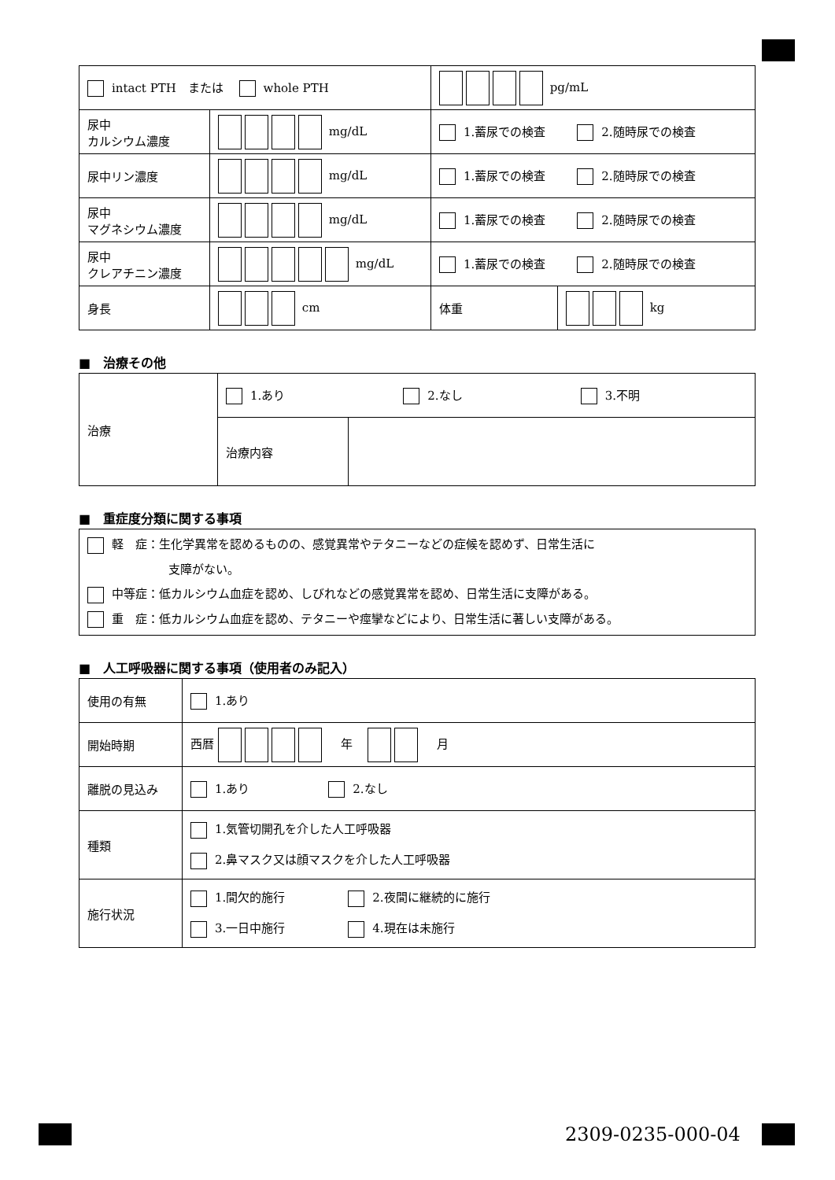| intact PTH または whole PTH | | pg/mL | |
| 尿中 カルシウム濃度 | mg/dL | 1.蓄尿での検査 2.随時尿での検査 | |
| 尿中リン濃度 | mg/dL | 1.蓄尿での検査 2.随時尿での検査 | |
| 尿中 マグネシウム濃度 | mg/dL | 1.蓄尿での検査 2.随時尿での検査 | |
| 尿中 クレアチニン濃度 | mg/dL | 1.蓄尿での検査 2.随時尿での検査 | |
| 身長 | cm | 体重 | kg |
■　治療その他
| 治療 | 1.あり 2.なし 3.不明 | |
| | 治療内容 | |
■　重症度分類に関する事項
| 軽 症：生化学異常を認めるものの、感覚異常やテタニーなどの症候を認めず、日常生活に 支障がない。 中等症：低カルシウム血症を認め、しびれなどの感覚異常を認め、日常生活に支障がある。 重 症：低カルシウム血症を認め、テタニーや痙攣などにより、日常生活に著しい支障がある。 |
■　人工呼吸器に関する事項（使用者のみ記入）
| 使用の有無 | 1.あり |
| 開始時期 | 西暦 年 月 |
| 離脱の見込み | 1.あり 2.なし |
| 種類 | 1.気管切開孔を介した人工呼吸器 2.鼻マスク又は顔マスクを介した人工呼吸器 |
| 施行状況 | 1.間欠的施行 2.夜間に継続的に施行 3.一日中施行 4.現在は未施行 |
2309-0235-000-04